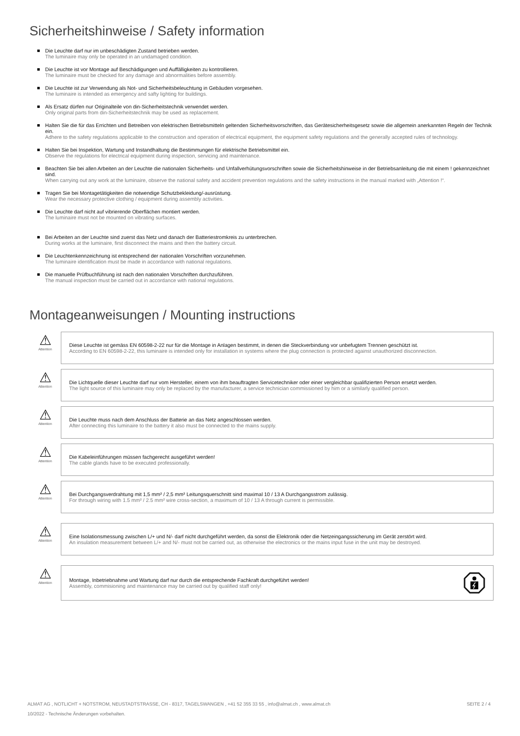Sicherheitshinweise / Safety information
Die Leuchte darf nur im unbeschädigten Zustand betrieben werden.
The luminaire may only be operated in an undamaged condition.
Die Leuchte ist vor Montage auf Beschädigungen und Auffälligkeiten zu kontrollieren.
The luminaire must be checked for any damage and abnormalities before assembly.
Die Leuchte ist zur Verwendung als Not- und Sicherheitsbeleuchtung in Gebäuden vorgesehen.
The luminaire is intended as emergency and safty lighting for buildings.
Als Ersatz dürfen nur Originalteile von din-Sicherheitstechnik verwendet werden.
Only original parts from din-Sicherheitstechnik may be used as replacement.
Halten Sie die für das Errichten und Betreiben von elektrischen Betriebsmitteln geltenden Sicherheitsvorschriften, das Gerätesicherheitsgesetz sowie die allgemein anerkannten Regeln der Technik ein.
Adhere to the safety regulations applicable to the construction and operation of electrical equipment, the equipment safety regulations and the generally accepted rules of technology.
Halten Sie bei Inspektion, Wartung und Instandhaltung die Bestimmungen für elektrische Betriebsmittel ein.
Observe the regulations for electrical equipment during inspection, servicing and maintenance.
Beachten Sie bei allen Arbeiten an der Leuchte die nationalen Sicherheits- und Unfallverhütungsvorschriften sowie die Sicherheitshinweise in der Betriebsanleitung die mit einem ! gekennzeichnet sind.
When carrying out any work at the luminaire, observe the national safety and accident prevention regulations and the safety instructions in the manual marked with „Attention !“.
Tragen Sie bei Montagetätigkeiten die notwendige Schutzbekleidung/-ausrüstung.
Wear the necessary protective clothing / equipment during assembly activities.
Die Leuchte darf nicht auf vibrierende Oberflächen montiert werden.
The luminaire must not be mounted on vibrating surfaces.
Bei Arbeiten an der Leuchte sind zuerst das Netz und danach der Batteriestromkreis zu unterbrechen.
During works at the luminaire, first disconnect the mains and then the battery circuit.
Die Leuchtenkennzeichnung ist entsprechend der nationalen Vorschriften vorzunehmen.
The luminaire identification must be made in accordance with national regulations.
Die manuelle Prüfbuchführung ist nach den nationalen Vorschriften durchzuführen.
The manual inspection must be carried out in accordance with national regulations.
Montageanweisungen / Mounting instructions
⚠
Attention
Diese Leuchte ist gemäss EN 60598-2-22 nur für die Montage in Anlagen bestimmt, in denen die Steckverbindung vor unbefugtem Trennen geschützt ist.
According to EN 60598-2-22, this luminaire is intended only for installation in systems where the plug connection is protected against unauthorized disconnection.
⚠
Attention
Die Lichtquelle dieser Leuchte darf nur vom Hersteller, einem von ihm beauftragten Servicetechniker oder einer vergleichbar qualifizierten Person ersetzt werden.
The light source of this luminaire may only be replaced by the manufacturer, a service technician commissioned by him or a similarly qualified person.
⚠
Attention
Die Leuchte muss nach dem Anschluss der Batterie an das Netz angeschlossen werden.
After connecting this luminaire to the battery it also must be connected to the mains supply.
⚠
Attention
Die Kabeleinführungen müssen fachgerecht ausgeführt werden!
The cable glands have to be executed professionally.
⚠
Attention
Bei Durchgangsverdrahtung mit 1,5 mm² / 2,5 mm² Leitungsquerschnitt sind maximal 10 / 13 A Durchgangsstrom zulässig.
For through wiring with 1.5 mm² / 2.5 mm² wire cross-section, a maximum of 10 / 13 A through current is permissible.
⚠
Attention
Eine Isolationsmessung zwischen L/+ und N/- darf nicht durchgeführt werden, da sonst die Elektronik oder die Netzeingangssicherung im Gerät zerstört wird.
An insulation measurement between L/+ and N/- must not be carried out, as otherwise the electronics or the mains input fuse in the unit may be destroyed.
⚠
Attention
Montage, Inbetriebnahme und Wartung darf nur durch die entsprechende Fachkraft durchgeführt werden!
Assembly, commisioning and maintenance may be carried out by qualified staff only!
ALMAT AG , NOTLICHT + NOTSTROM, NEUSTADTSTRASSE, CH - 8317, TAGELSWANGEN , +41 52 355 33 55 , info@almat.ch , www.almat.ch SEITE 2 / 4
10/2022 - Technische Änderungen vorbehalten.